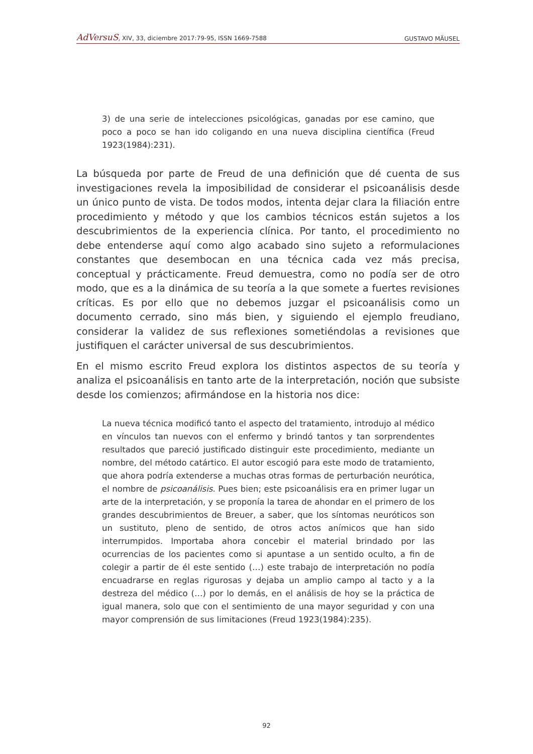AdVersuS, XIV, 33, diciembre 2017:79-95, ISSN 1669-7588 GUSTAVO MÄUSEL
3) de una serie de intelecciones psicológicas, ganadas por ese camino, que poco a poco se han ido coligando en una nueva disciplina científica (Freud 1923(1984):231).
La búsqueda por parte de Freud de una definición que dé cuenta de sus investigaciones revela la imposibilidad de considerar el psicoanálisis desde un único punto de vista. De todos modos, intenta dejar clara la filiación entre procedimiento y método y que los cambios técnicos están sujetos a los descubrimientos de la experiencia clínica. Por tanto, el procedimiento no debe entenderse aquí como algo acabado sino sujeto a reformulaciones constantes que desembocan en una técnica cada vez más precisa, conceptual y prácticamente. Freud demuestra, como no podía ser de otro modo, que es a la dinámica de su teoría a la que somete a fuertes revisiones críticas. Es por ello que no debemos juzgar el psicoanálisis como un documento cerrado, sino más bien, y siguiendo el ejemplo freudiano, considerar la validez de sus reflexiones sometiéndolas a revisiones que justifiquen el carácter universal de sus descubrimientos.
En el mismo escrito Freud explora los distintos aspectos de su teoría y analiza el psicoanálisis en tanto arte de la interpretación, noción que subsiste desde los comienzos; afirmándose en la historia nos dice:
La nueva técnica modificó tanto el aspecto del tratamiento, introdujo al médico en vínculos tan nuevos con el enfermo y brindó tantos y tan sorprendentes resultados que pareció justificado distinguir este procedimiento, mediante un nombre, del método catártico. El autor escogió para este modo de tratamiento, que ahora podría extenderse a muchas otras formas de perturbación neurótica, el nombre de psicoanálisis. Pues bien; este psicoanálisis era en primer lugar un arte de la interpretación, y se proponía la tarea de ahondar en el primero de los grandes descubrimientos de Breuer, a saber, que los síntomas neuróticos son un sustituto, pleno de sentido, de otros actos anímicos que han sido interrumpidos. Importaba ahora concebir el material brindado por las ocurrencias de los pacientes como si apuntase a un sentido oculto, a fin de colegir a partir de él este sentido (…) este trabajo de interpretación no podía encuadrarse en reglas rigurosas y dejaba un amplio campo al tacto y a la destreza del médico (…) por lo demás, en el análisis de hoy se la práctica de igual manera, solo que con el sentimiento de una mayor seguridad y con una mayor comprensión de sus limitaciones (Freud 1923(1984):235).
92